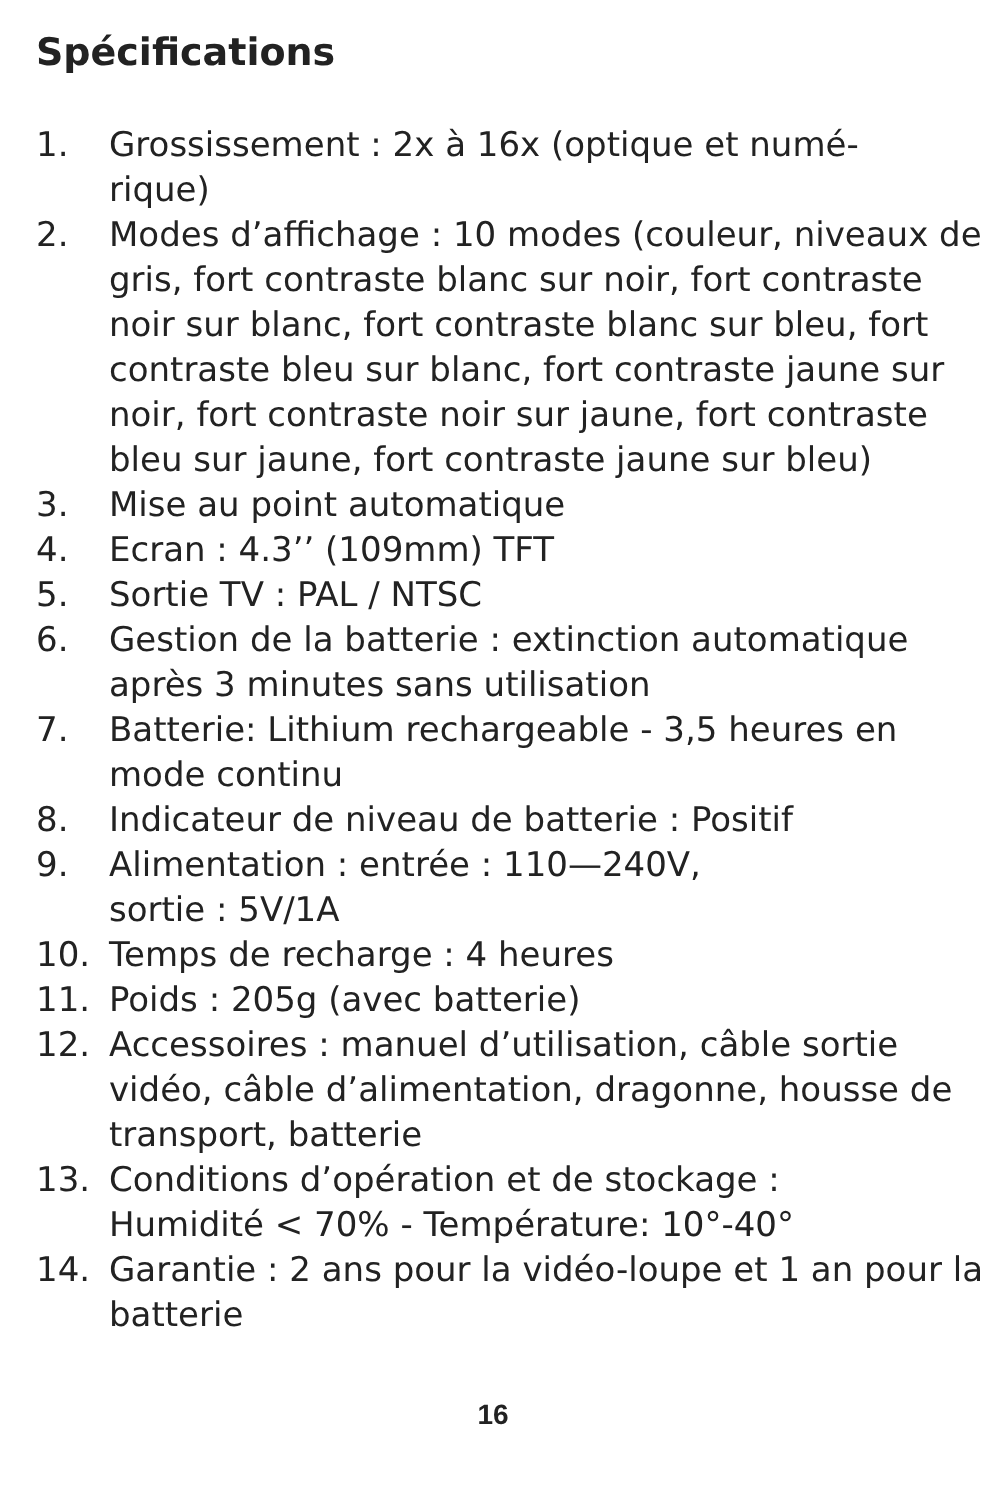Spécifications
1. Grossissement : 2x à 16x (optique et numé-
rique)
2. Modes d’affichage : 10 modes (couleur, niveaux de gris, fort contraste blanc sur noir, fort contraste noir sur blanc, fort contraste blanc sur bleu, fort contraste bleu sur blanc, fort contraste jaune sur noir, fort contraste noir sur jaune, fort contraste bleu sur jaune, fort contraste jaune sur bleu)
3. Mise au point automatique
4. Ecran : 4.3’’ (109mm) TFT
5. Sortie TV : PAL / NTSC
6. Gestion de la batterie : extinction automatique après 3 minutes sans utilisation
7. Batterie: Lithium rechargeable - 3,5 heures en mode continu
8. Indicateur de niveau de batterie : Positif
9. Alimentation : entrée : 110—240V,
sortie : 5V/1A
10. Temps de recharge : 4 heures
11. Poids : 205g (avec batterie)
12. Accessoires : manuel d’utilisation, câble sortie vidéo, câble d’alimentation, dragonne, housse de transport, batterie
13. Conditions d’opération et de stockage :
Humidité < 70% - Température: 10°-40°
14. Garantie : 2 ans pour la vidéo-loupe et 1 an pour la batterie
16